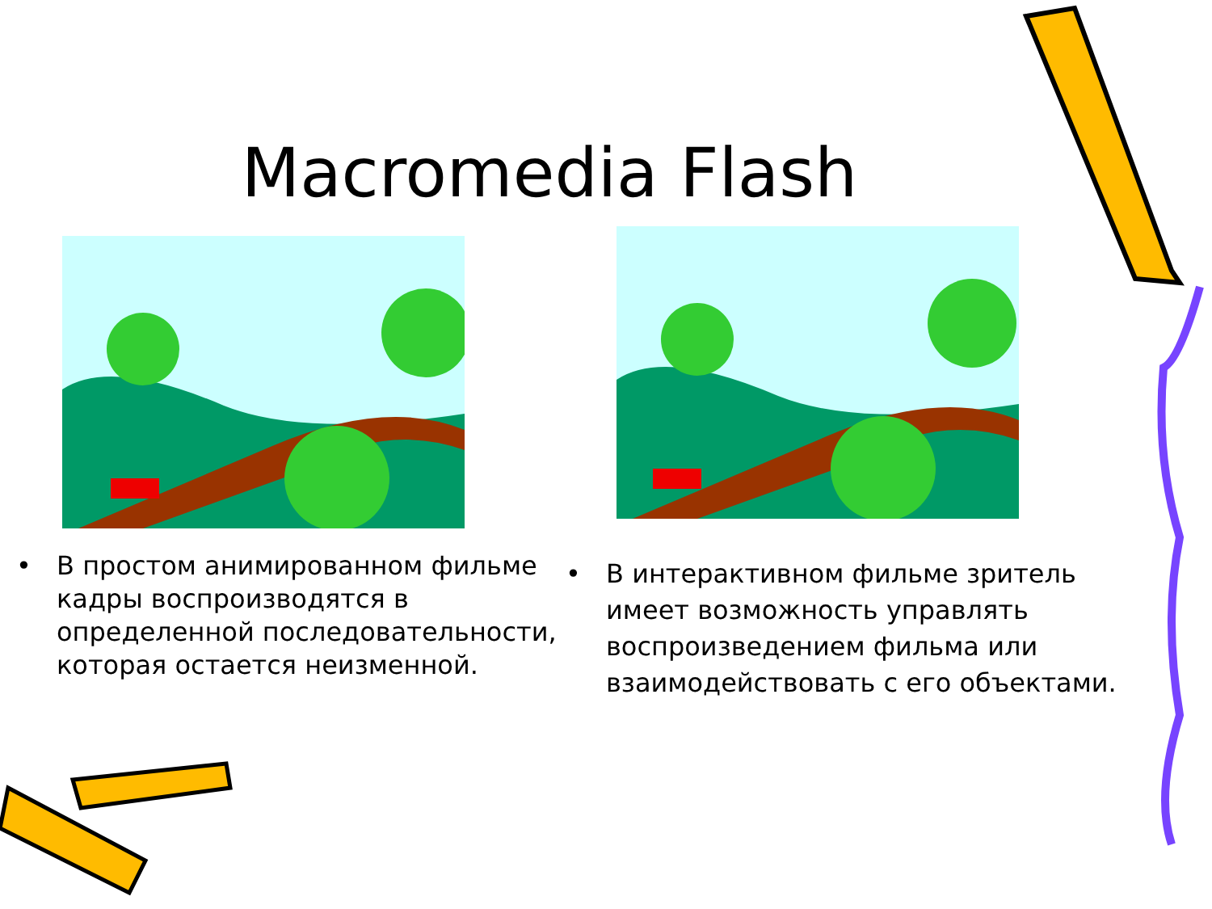Macromedia Flash
• В простом анимированном фильме кадры воспроизводятся в определенной последовательности, которая остается неизменной.
• В интерактивном фильме зритель имеет возможность управлять воспроизведением фильма или взаимодействовать с его объектами.